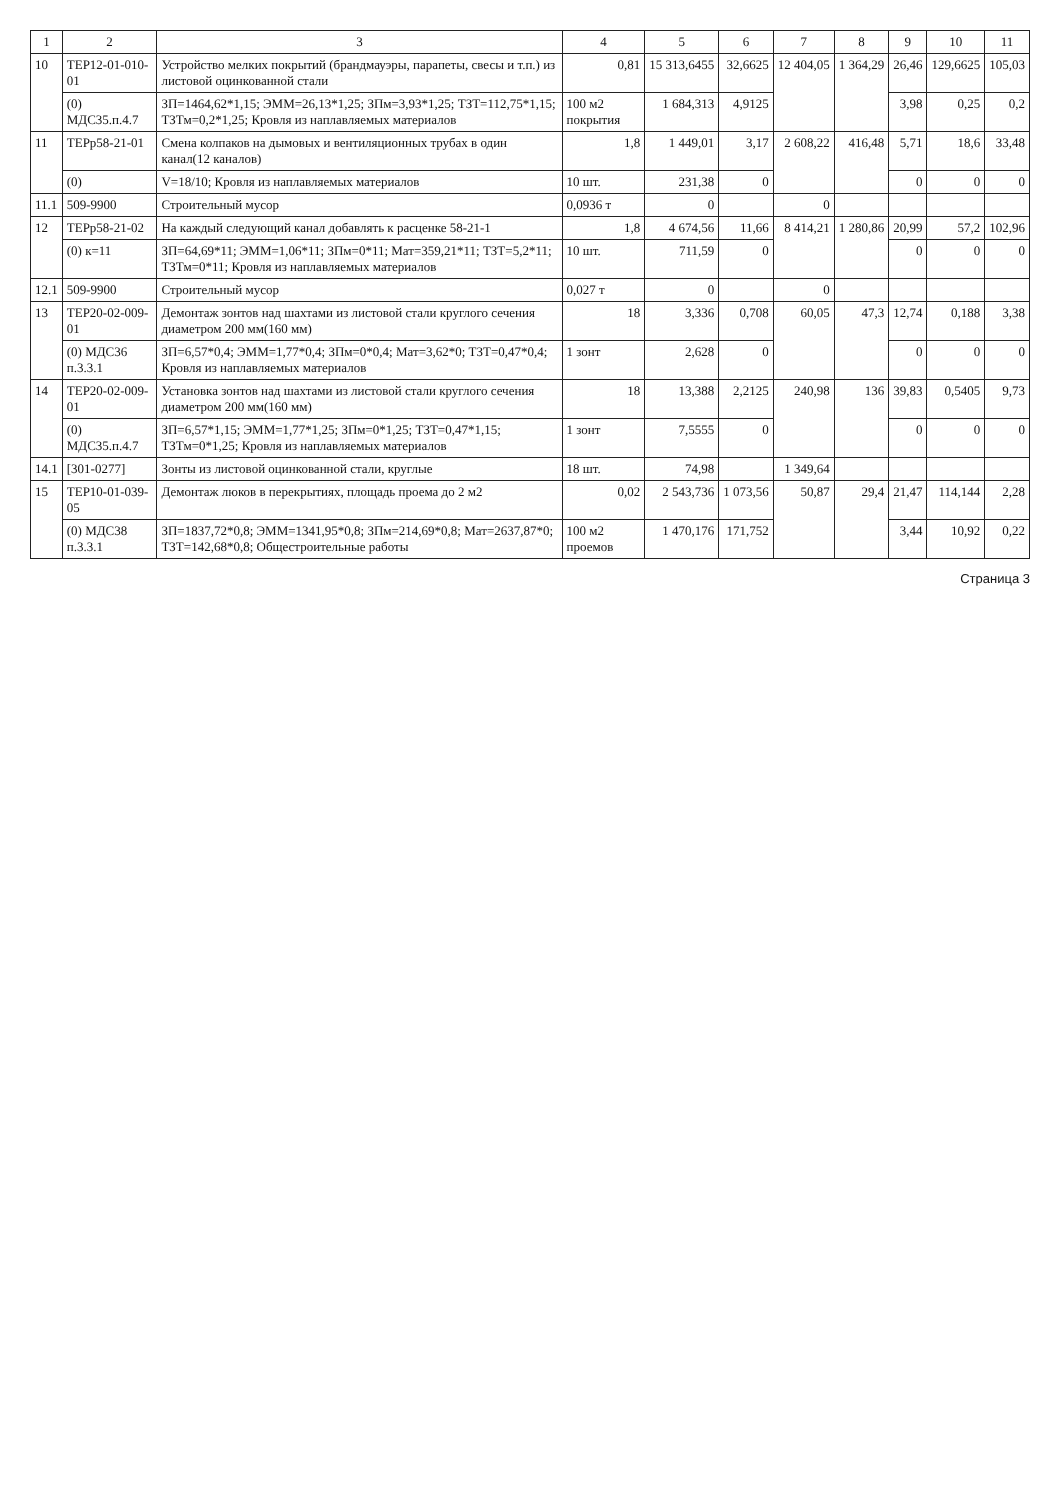| 1 | 2 | 3 | 4 | 5 | 6 | 7 | 8 | 9 | 10 | 11 |
| --- | --- | --- | --- | --- | --- | --- | --- | --- | --- | --- |
| 10 | ТЕР12-01-010-01 | Устройство мелких покрытий (брандмауэры, парапеты, свесы и т.п.) из листовой оцинкованной стали | 0,81 | 15 313,6455 | 32,6625 | 12 404,05 | 1 364,29 | 26,46 | 129,6625 | 105,03 |
| | (0) МДС35.п.4.7 | ЗП=1464,62*1,15; ЭММ=26,13*1,25; ЗПм=3,93*1,25; ТЗТ=112,75*1,15; ТЗТм=0,2*1,25; Кровля из наплавляемых материалов | 100 м2 покрытия | 1 684,313 | 4,9125 | | | 3,98 | 0,25 | 0,2 |
| 11 | ТЕРр58-21-01 | Смена колпаков на дымовых и вентиляционных трубах в один канал(12 каналов) | 1,8 | 1 449,01 | 3,17 | 2 608,22 | 416,48 | 5,71 | 18,6 | 33,48 |
| | (0) | V=18/10; Кровля из наплавляемых материалов | 10 шт. | 231,38 | 0 | | | 0 | 0 | 0 |
| 11.1 | 509-9900 | Строительный мусор | 0,0936 т | 0 | | 0 | | | | |
| 12 | ТЕРр58-21-02 | На каждый следующий канал добавлять к расценке 58-21-1 | 1,8 | 4 674,56 | 11,66 | 8 414,21 | 1 280,86 | 20,99 | 57,2 | 102,96 |
| | (0) к=11 | ЗП=64,69*11; ЭММ=1,06*11; ЗПм=0*11; Мат=359,21*11; ТЗТ=5,2*11; ТЗТм=0*11; Кровля из наплавляемых материалов | 10 шт. | 711,59 | 0 | | | 0 | 0 | 0 |
| 12.1 | 509-9900 | Строительный мусор | 0,027 т | 0 | | 0 | | | | |
| 13 | ТЕР20-02-009-01 | Демонтаж зонтов над шахтами из листовой стали круглого сечения диаметром 200 мм(160 мм) | 18 | 3,336 | 0,708 | 60,05 | 47,3 | 12,74 | 0,188 | 3,38 |
| | (0) МДС36 п.3.3.1 | ЗП=6,57*0,4; ЭММ=1,77*0,4; ЗПм=0*0,4; Мат=3,62*0; ТЗТ=0,47*0,4; Кровля из наплавляемых материалов | 1 зонт | 2,628 | 0 | | | 0 | 0 | 0 |
| 14 | ТЕР20-02-009-01 | Установка зонтов над шахтами из листовой стали круглого сечения диаметром 200 мм(160 мм) | 18 | 13,388 | 2,2125 | 240,98 | 136 | 39,83 | 0,5405 | 9,73 |
| | (0) МДС35.п.4.7 | ЗП=6,57*1,15; ЭММ=1,77*1,25; ЗПм=0*1,25; ТЗТ=0,47*1,15; ТЗТм=0*1,25; Кровля из наплавляемых материалов | 1 зонт | 7,5555 | 0 | | | 0 | 0 | 0 |
| 14.1 | [301-0277] | Зонты из листовой оцинкованной стали, круглые | 18 шт. | 74,98 | | 1 349,64 | | | | |
| 15 | ТЕР10-01-039-05 | Демонтаж люков в перекрытиях, площадь проема до 2 м2 | 0,02 | 2 543,736 | 1 073,56 | 50,87 | 29,4 | 21,47 | 114,144 | 2,28 |
| | (0) МДС38 п.3.3.1 | ЗП=1837,72*0,8; ЭММ=1341,95*0,8; ЗПм=214,69*0,8; Мат=2637,87*0; ТЗТ=142,68*0,8; Общестроительные работы | 100 м2 проемов | 1 470,176 | 171,752 | | | 3,44 | 10,92 | 0,22 |
Страница 3